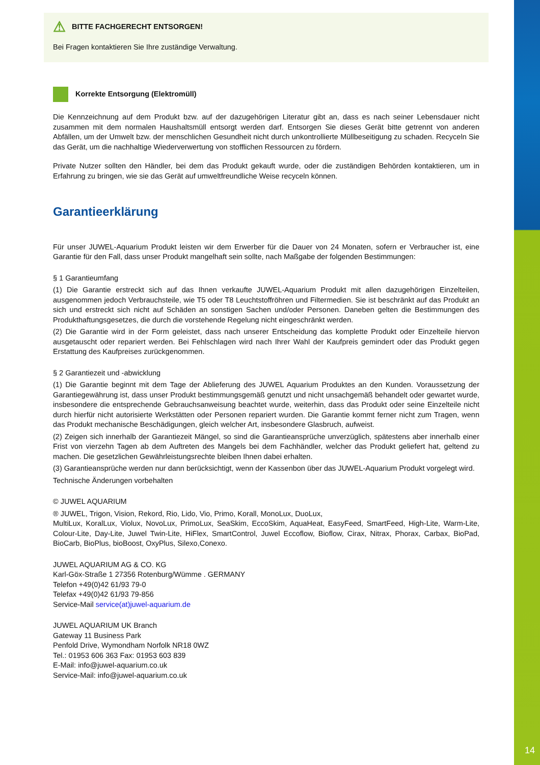14
⚠ BITTE FACHGERECHT ENTSORGEN!
Bei Fragen kontaktieren Sie Ihre zuständige Verwaltung.
Korrekte Entsorgung (Elektromüll)
Die Kennzeichnung auf dem Produkt bzw. auf der dazugehörigen Literatur gibt an, dass es nach seiner Lebensdauer nicht zusammen mit dem normalen Haushaltsmüll entsorgt werden darf. Entsorgen Sie dieses Gerät bitte getrennt von anderen Abfällen, um der Umwelt bzw. der menschlichen Gesundheit nicht durch unkontrollierte Müllbeseitigung zu schaden. Recyceln Sie das Gerät, um die nachhaltige Wiederverwertung von stofflichen Ressourcen zu fördern.
Private Nutzer sollten den Händler, bei dem das Produkt gekauft wurde, oder die zuständigen Behörden kontaktieren, um in Erfahrung zu bringen, wie sie das Gerät auf umweltfreundliche Weise recyceln können.
Garantieerklärung
Für unser JUWEL-Aquarium Produkt leisten wir dem Erwerber für die Dauer von 24 Monaten, sofern er Verbraucher ist, eine Garantie für den Fall, dass unser Produkt mangelhaft sein sollte, nach Maßgabe der folgenden Bestimmungen:
§ 1 Garantieumfang
(1) Die Garantie erstreckt sich auf das Ihnen verkaufte JUWEL-Aquarium Produkt mit allen dazugehörigen Einzelteilen, ausgenommen jedoch Verbrauchsteile, wie T5 oder T8 Leuchtstoffröhren und Filtermedien. Sie ist beschränkt auf das Produkt an sich und erstreckt sich nicht auf Schäden an sonstigen Sachen und/oder Personen. Daneben gelten die Bestimmungen des Produkthaftungsgesetzes, die durch die vorstehende Regelung nicht eingeschränkt werden.
(2) Die Garantie wird in der Form geleistet, dass nach unserer Entscheidung das komplette Produkt oder Einzelteile hiervon ausgetauscht oder repariert werden. Bei Fehlschlagen wird nach Ihrer Wahl der Kaufpreis gemindert oder das Produkt gegen Erstattung des Kaufpreises zurückgenommen.
§ 2 Garantiezeit und -abwicklung
(1) Die Garantie beginnt mit dem Tage der Ablieferung des JUWEL Aquarium Produktes an den Kunden. Voraussetzung der Garantiegewährung ist, dass unser Produkt bestimmungsgemäß genutzt und nicht unsachgemäß behandelt oder gewartet wurde, insbesondere die entsprechende Gebrauchsanweisung beachtet wurde, weiterhin, dass das Produkt oder seine Einzelteile nicht durch hierfür nicht autorisierte Werkstätten oder Personen repariert wurden. Die Garantie kommt ferner nicht zum Tragen, wenn das Produkt mechanische Beschädigungen, gleich welcher Art, insbesondere Glasbruch, aufweist.
(2) Zeigen sich innerhalb der Garantiezeit Mängel, so sind die Garantieansprüche unverzüglich, spätestens aber innerhalb einer Frist von vierzehn Tagen ab dem Auftreten des Mangels bei dem Fachhändler, welcher das Produkt geliefert hat, geltend zu machen. Die gesetzlichen Gewährleistungsrechte bleiben Ihnen dabei erhalten.
(3) Garantieansprüche werden nur dann berücksichtigt, wenn der Kassenbon über das JUWEL-Aquarium Produkt vorgelegt wird.
Technische Änderungen vorbehalten
© JUWEL AQUARIUM
® JUWEL, Trigon, Vision, Rekord, Rio, Lido, Vio, Primo, Korall, MonoLux, DuoLux,
MultiLux, KoralLux, Violux, NovoLux, PrimoLux, SeaSkim, EccoSkim, AquaHeat, EasyFeed, SmartFeed, High-Lite, Warm-Lite, Colour-Lite, Day-Lite, Juwel Twin-Lite, HiFlex, SmartControl, Juwel Eccoflow, Bioflow, Cirax, Nitrax, Phorax, Carbax, BioPad, BioCarb, BioPlus, bioBoost, OxyPlus, Silexo,Conexo.
JUWEL AQUARIUM AG & CO. KG
Karl-Göx-Straße 1 27356 Rotenburg/Wümme . GERMANY
Telefon +49(0)42 61/93 79-0
Telefax +49(0)42 61/93 79-856
Service-Mail service(at)juwel-aquarium.de
JUWEL AQUARIUM UK Branch
Gateway 11 Business Park
Penfold Drive, Wymondham Norfolk NR18 0WZ
Tel.: 01953 606 363 Fax: 01953 603 839
E-Mail: info@juwel-aquarium.co.uk
Service-Mail: info@juwel-aquarium.co.uk